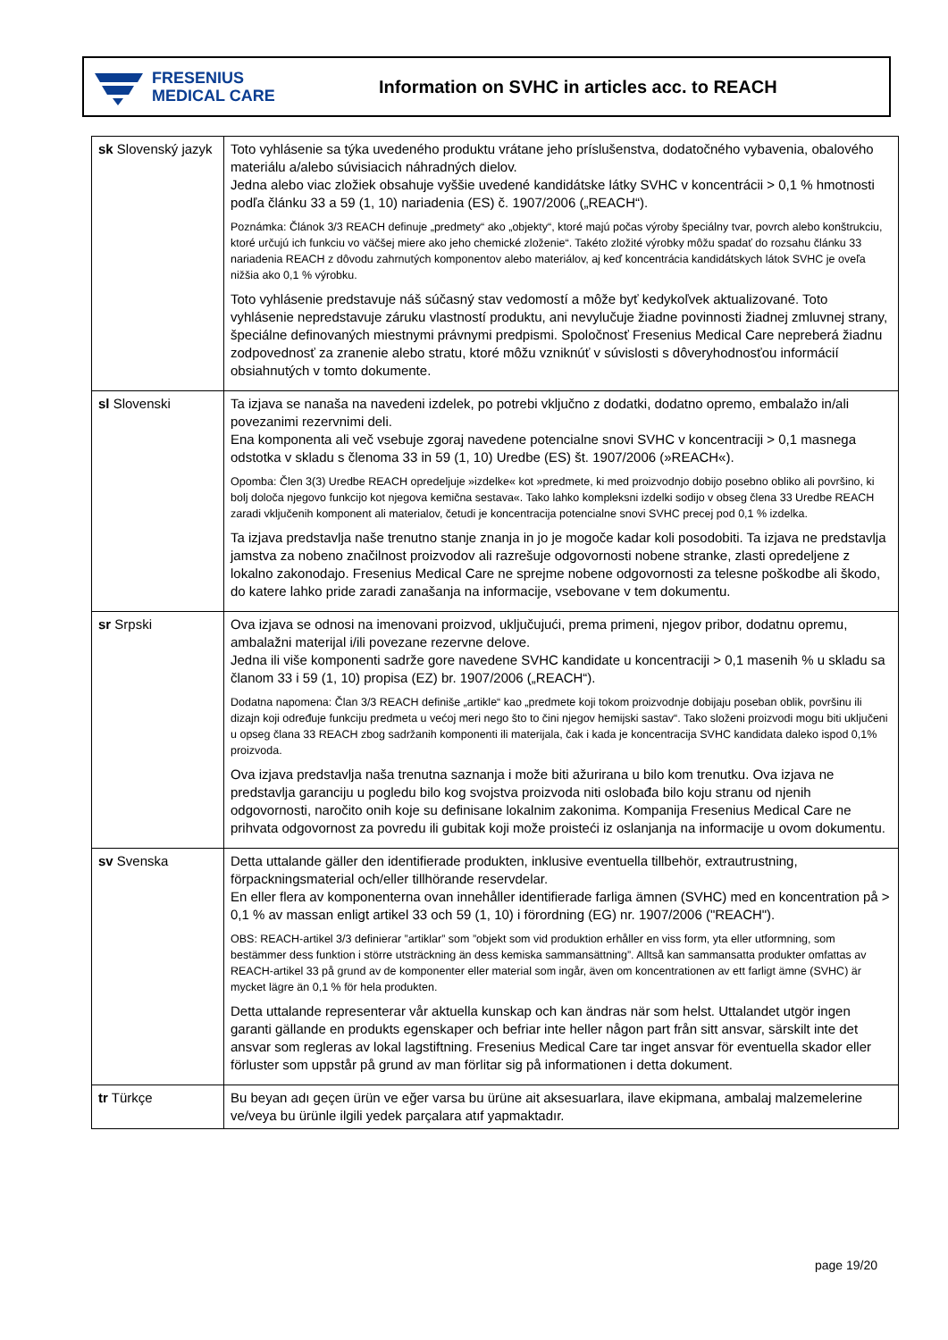FRESENIUS
MEDICAL CARE
Information on SVHC in articles acc. to REACH
| sk Slovenský jazyk | Toto vyhlásenie sa týka uvedeného produktu vrátane jeho príslušenstva, dodatočného vybavenia, obalového materiálu a/alebo súvisiacich náhradných dielov. Jedna alebo viac zložiek obsahuje vyššie uvedené kandidátske látky SVHC v koncentrácii > 0,1 % hmotnosti podľa článku 33 a 59 (1, 10) nariadenia (ES) č. 1907/2006 („REACH“). Poznámka: Článok 3/3 REACH definuje „predmety“ ako „objekty“, ktoré majú počas výroby špeciálny tvar, povrch alebo konštrukciu, ktoré určujú ich funkciu vo väčšej miere ako jeho chemické zloženie“. Takéto zložité výrobky môžu spadať do rozsahu článku 33 nariadenia REACH z dôvodu zahrnutých komponentov alebo materiálov, aj keď koncentrácia kandidátskych látok SVHC je oveľa nižšia ako 0,1 % výrobku. Toto vyhlásenie predstavuje náš súčasný stav vedomostí a môže byť kedykoľvek aktualizované. Toto vyhlásenie nepredstavuje záruku vlastností produktu, ani nevylučuje žiadne povinnosti žiadnej zmluvnej strany, špeciálne definovaných miestnymi právnymi predpismi. Spoločnosť Fresenius Medical Care nepreberá žiadnu zodpovednosť za zranenie alebo stratu, ktoré môžu vzniknúť v súvislosti s dôveryhodnosťou informácií obsiahnutých v tomto dokumente. |
| sl Slovenski | Ta izjava se nanaša na navedeni izdelek, po potrebi vključno z dodatki, dodatno opremo, embalažo in/ali povezanimi rezervnimi deli. Ena komponenta ali več vsebuje zgoraj navedene potencialne snovi SVHC v koncentraciji > 0,1 masnega odstotka v skladu s členoma 33 in 59 (1, 10) Uredbe (ES) št. 1907/2006 (»REACH«). Opomba: Člen 3(3) Uredbe REACH opredeljuje »izdelke« kot »predmete, ki med proizvodnjo dobijo posebno obliko ali površino, ki bolj določa njegovo funkcijo kot njegova kemična sestava«. Tako lahko kompleksni izdelki sodijo v obseg člena 33 Uredbe REACH zaradi vključenih komponent ali materialov, četudi je koncentracija potencialne snovi SVHC precej pod 0,1 % izdelka. Ta izjava predstavlja naše trenutno stanje znanja in jo je mogoče kadar koli posodobiti. Ta izjava ne predstavlja jamstva za nobeno značilnost proizvodov ali razrešuje odgovornosti nobene stranke, zlasti opredeljene z lokalno zakonodajo. Fresenius Medical Care ne sprejme nobene odgovornosti za telesne poškodbe ali škodo, do katere lahko pride zaradi zanašanja na informacije, vsebovane v tem dokumentu. |
| sr Srpski | Ova izjava se odnosi na imenovani proizvod, uključujući, prema primeni, njegov pribor, dodatnu opremu, ambalažni materijal i/ili povezane rezervne delove. Jedna ili više komponenti sadrže gore navedene SVHC kandidate u koncentraciji > 0,1 masenih % u skladu sa članom 33 i 59 (1, 10) propisa (EZ) br. 1907/2006 („REACH“). Dodatna napomena: Član 3/3 REACH definiše „artikle“ kao „predmete koji tokom proizvodnje dobijaju poseban oblik, površinu ili dizajn koji određuje funkciju predmeta u većoj meri nego što to čini njegov hemijski sastav“. Tako složeni proizvodi mogu biti uključeni u opseg člana 33 REACH zbog sadržanih komponenti ili materijala, čak i kada je koncentracija SVHC kandidata daleko ispod 0,1% proizvoda. Ova izjava predstavlja naša trenutna saznanja i može biti ažurirana u bilo kom trenutku. Ova izjava ne predstavlja garanciju u pogledu bilo kog svojstva proizvoda niti oslobađa bilo koju stranu od njenih odgovornosti, naročito onih koje su definisane lokalnim zakonima. Kompanija Fresenius Medical Care ne prihvata odgovornost za povredu ili gubitak koji može proisteći iz oslanjanja na informacije u ovom dokumentu. |
| sv Svenska | Detta uttalande gäller den identifierade produkten, inklusive eventuella tillbehör, extrautrustning, förpackningsmaterial och/eller tillhörande reservdelar. En eller flera av komponenterna ovan innehåller identifierade farliga ämnen (SVHC) med en koncentration på > 0,1 % av massan enligt artikel 33 och 59 (1, 10) i förordning (EG) nr. 1907/2006 ("REACH"). OBS: REACH-artikel 3/3 definierar ”artiklar” som ”objekt som vid produktion erhåller en viss form, yta eller utformning, som bestämmer dess funktion i större utsträckning än dess kemiska sammansättning”. Alltså kan sammansatta produkter omfattas av REACH-artikel 33 på grund av de komponenter eller material som ingår, även om koncentrationen av ett farligt ämne (SVHC) är mycket lägre än 0,1 % för hela produkten. Detta uttalande representerar vår aktuella kunskap och kan ändras när som helst. Uttalandet utgör ingen garanti gällande en produkts egenskaper och befriar inte heller någon part från sitt ansvar, särskilt inte det ansvar som regleras av lokal lagstiftning. Fresenius Medical Care tar inget ansvar för eventuella skador eller förluster som uppstår på grund av man förlitar sig på informationen i detta dokument. |
| tr Türkçe | Bu beyan adı geçen ürün ve eğer varsa bu ürüne ait aksesuarlara, ilave ekipmana, ambalaj malzemelerine ve/veya bu ürünle ilgili yedek parçalara atıf yapmaktadır. |
page 19/20